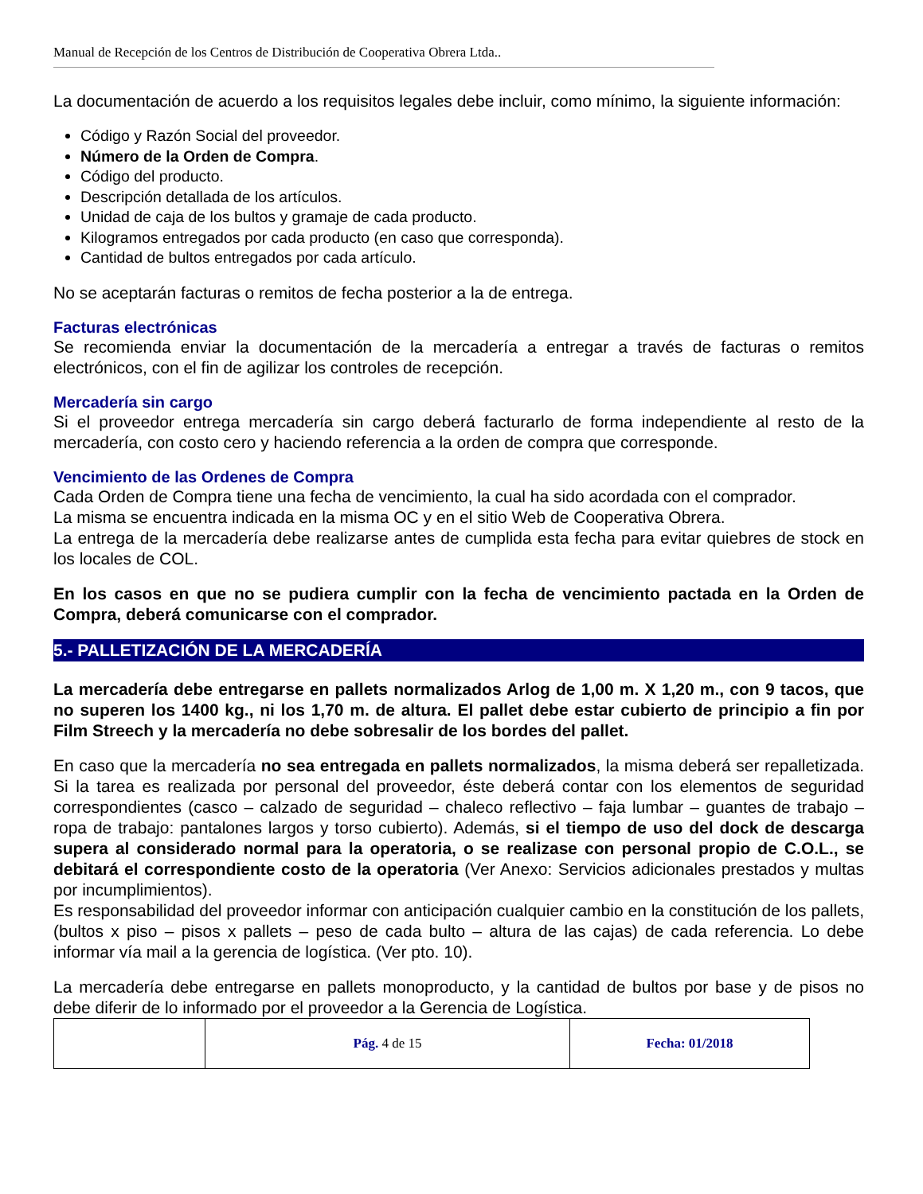Manual de Recepción de los Centros de Distribución de Cooperativa Obrera Ltda..
La documentación de acuerdo a los requisitos legales debe incluir, como mínimo, la siguiente información:
Código y Razón Social del proveedor.
Número de la Orden de Compra.
Código del producto.
Descripción detallada de los artículos.
Unidad de caja de los bultos y gramaje de cada producto.
Kilogramos entregados por cada producto (en caso que corresponda).
Cantidad de bultos entregados por cada artículo.
No se aceptarán facturas o remitos de fecha posterior a la de entrega.
Facturas electrónicas
Se recomienda enviar la documentación de la mercadería a entregar a través de facturas o remitos electrónicos, con el fin de agilizar los controles de recepción.
Mercadería sin cargo
Si el proveedor entrega mercadería sin cargo deberá facturarlo de forma independiente al resto de la mercadería, con costo cero y haciendo referencia a la orden de compra que corresponde.
Vencimiento de las Ordenes de Compra
Cada Orden de Compra tiene una fecha de vencimiento, la cual ha sido acordada con el comprador.
La misma se encuentra indicada en la misma OC y en el sitio Web de Cooperativa Obrera.
La entrega de la mercadería debe realizarse antes de cumplida esta fecha para evitar quiebres de stock en los locales de COL.
En los casos en que no se pudiera cumplir con la fecha de vencimiento pactada en la Orden de Compra, deberá comunicarse con el comprador.
5.- PALLETIZACIÓN DE LA MERCADERÍA
La mercadería debe entregarse en pallets normalizados Arlog de 1,00 m. X 1,20 m., con 9 tacos, que no superen los 1400 kg., ni los 1,70 m. de altura. El pallet debe estar cubierto de principio a fin por Film Streech y la mercadería no debe sobresalir de los bordes del pallet.
En caso que la mercadería no sea entregada en pallets normalizados, la misma deberá ser repalletizada. Si la tarea es realizada por personal del proveedor, éste deberá contar con los elementos de seguridad correspondientes (casco – calzado de seguridad – chaleco reflectivo – faja lumbar – guantes de trabajo – ropa de trabajo: pantalones largos y torso cubierto). Además, si el tiempo de uso del dock de descarga supera al considerado normal para la operatoria, o se realizase con personal propio de C.O.L., se debitará el correspondiente costo de la operatoria (Ver Anexo: Servicios adicionales prestados y multas por incumplimientos).
Es responsabilidad del proveedor informar con anticipación cualquier cambio en la constitución de los pallets, (bultos x piso – pisos x pallets – peso de cada bulto – altura de las cajas) de cada referencia. Lo debe informar vía mail a la gerencia de logística. (Ver pto. 10).
La mercadería debe entregarse en pallets monoproducto, y la cantidad de bultos por base y de pisos no debe diferir de lo informado por el proveedor a la Gerencia de Logística.
| | Pág. 4 de 15 | Fecha: 01/2018 |